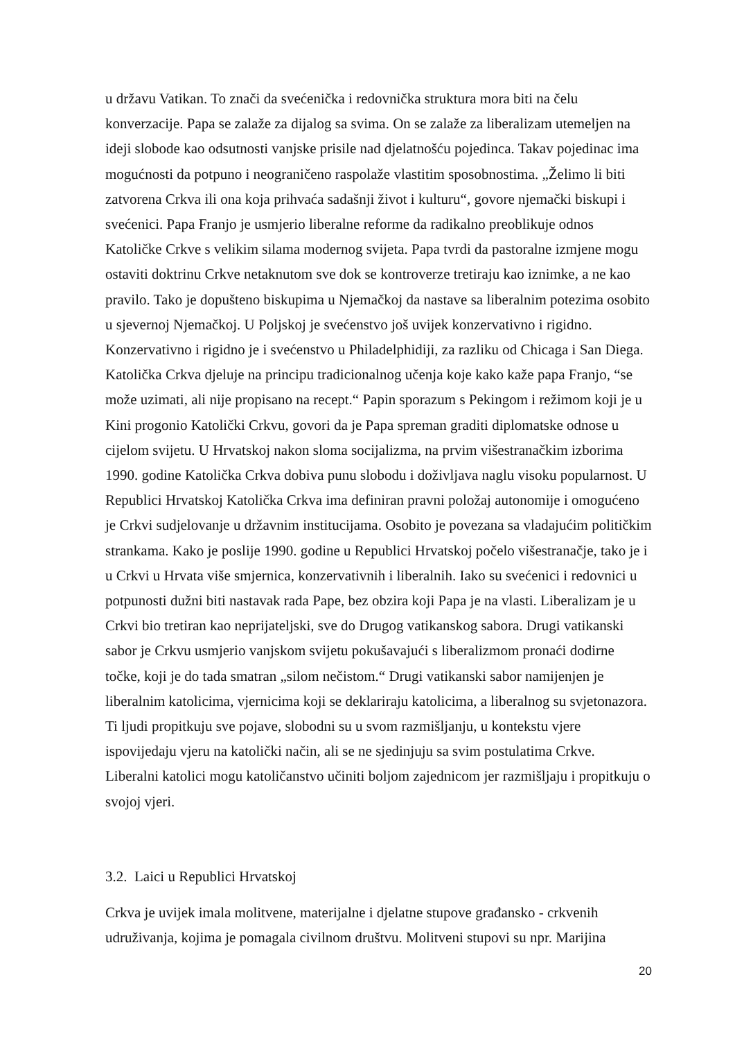u državu Vatikan. To znači da svećenička i redovnička struktura mora biti na čelu konverzacije. Papa se zalaže za dijalog sa svima. On se zalaže za liberalizam utemeljen na ideji slobode kao odsutnosti vanjske prisile nad djelatnošću pojedinca. Takav pojedinac ima mogućnosti da potpuno i neograničeno raspolaže vlastitim sposobnostima. „Želimo li biti zatvorena Crkva ili ona koja prihvaća sadašnji život i kulturu“, govore njemački biskupi i svećenici. Papa Franjo je usmjerio liberalne reforme da radikalno preoblikuje odnos Katoličke Crkve s velikim silama modernog svijeta. Papa tvrdi da pastoralne izmjene mogu ostaviti doktrinu Crkve netaknutom sve dok se kontroverze tretiraju kao iznimke, a ne kao pravilo. Tako je dopušteno biskupima u Njemačkoj da nastave sa liberalnim potezima osobito u sjevernoj Njemačkoj. U Poljskoj je svećenstvo još uvijek konzervativno i rigidno. Konzervativno i rigidno je i svećenstvo u Philadelphidiji, za razliku od Chicaga i San Diega. Katolička Crkva djeluje na principu tradicionalnog učenja koje kako kaže papa Franjo, “se može uzimati, ali nije propisano na recept.“ Papin sporazum s Pekingom i režimom koji je u Kini progonio Katolički Crkvu, govori da je Papa spreman graditi diplomatske odnose u cijelom svijetu. U Hrvatskoj nakon sloma socijalizma, na prvim višestranačkim izborima 1990. godine Katolička Crkva dobiva punu slobodu i doživljava naglu visoku popularnost. U Republici Hrvatskoj Katolička Crkva ima definiran pravni položaj autonomije i omogućeno je Crkvi sudjelovanje u državnim institucijama. Osobito je povezana sa vladajućim političkim strankama. Kako je poslije 1990. godine u Republici Hrvatskoj počelo višestranačje, tako je i u Crkvi u Hrvata više smjernica, konzervativnih i liberalnih. Iako su svećenici i redovnici u potpunosti dužni biti nastavak rada Pape, bez obzira koji Papa je na vlasti. Liberalizam je u Crkvi bio tretiran kao neprijateljski, sve do Drugog vatikanskog sabora. Drugi vatikanski sabor je Crkvu usmjerio vanjskom svijetu pokušavajući s liberalizmom pronaći dodirne točke, koji je do tada smatran „silom nečistom.“ Drugi vatikanski sabor namijenjen je liberalnim katolicima, vjernicima koji se deklariraju katolicima, a liberalnog su svjetonazora. Ti ljudi propitkuju sve pojave, slobodni su u svom razmišljanju, u kontekstu vjere ispovijedaju vjeru na katolički način, ali se ne sjedinjuju sa svim postulatima Crkve. Liberalni katolici mogu katoličanstvo učiniti boljom zajednicom jer razmišljaju i propitkuju o svojoj vjeri.
3.2. Laici u Republici Hrvatskoj
Crkva je uvijek imala molitvene, materijalne i djelatne stupove građansko - crkvenih udruživanja, kojima je pomagala civilnom društvu. Molitveni stupovi su npr. Marijina
20